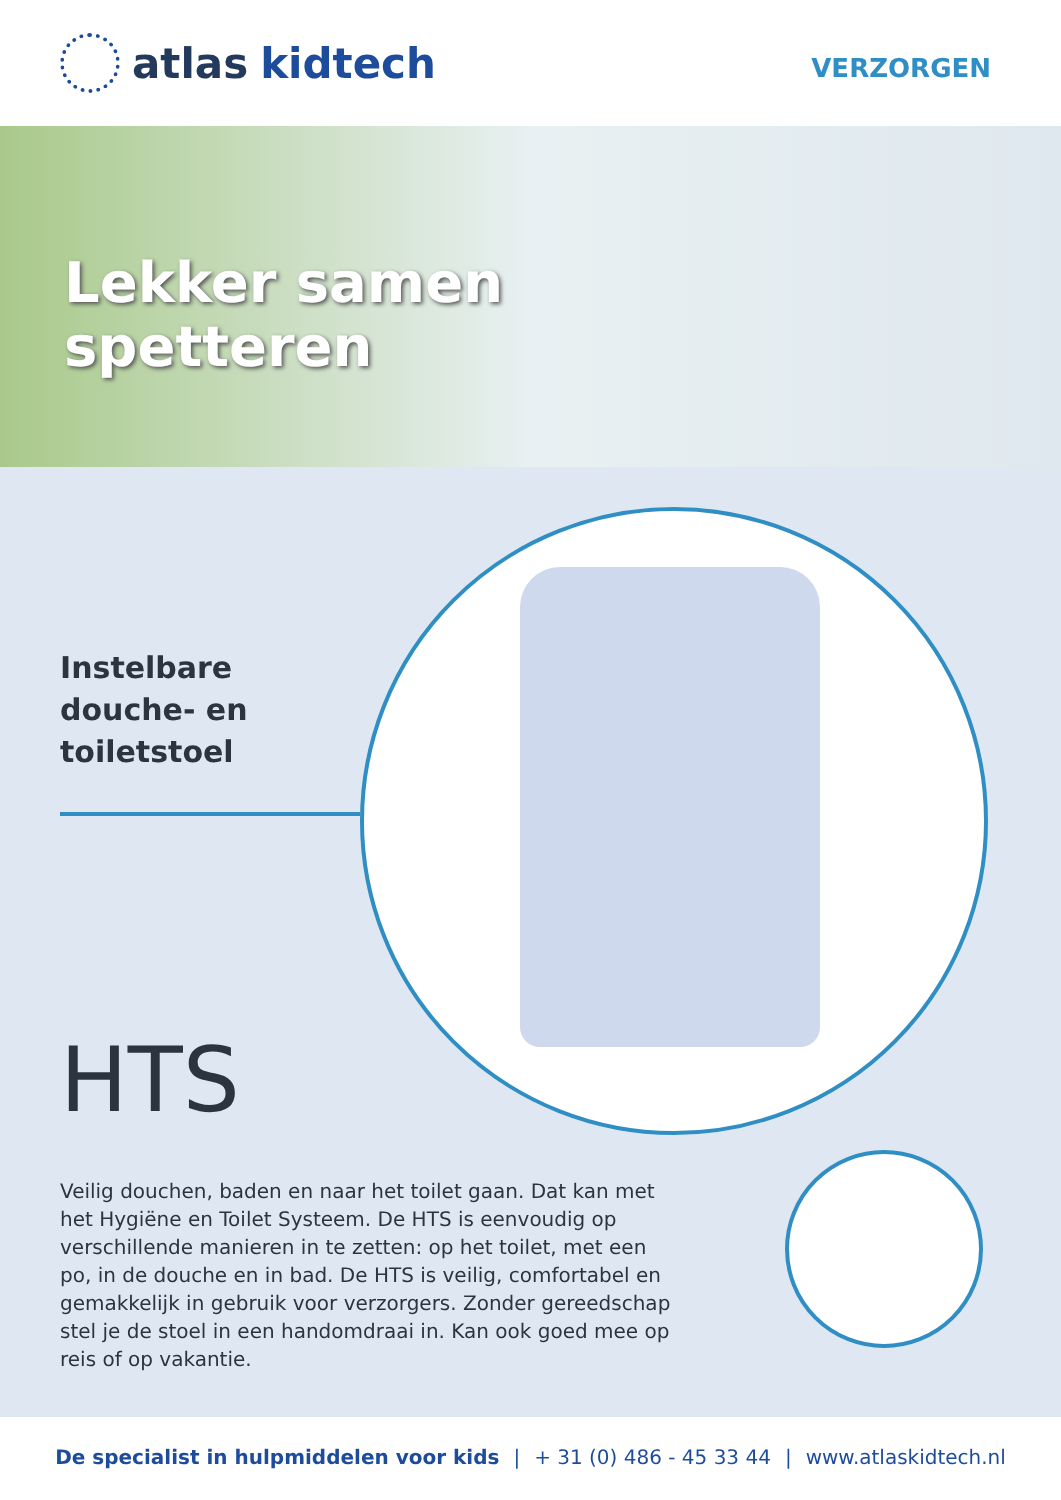atlas kidtech
VERZORGEN
Lekker samen
spetteren
Instelbare
douche- en
toiletstoel
HTS
Veilig douchen, baden en naar het toilet gaan. Dat kan met het Hygiëne en Toilet Systeem. De HTS is eenvoudig op verschillende manieren in te zetten: op het toilet, met een po, in de douche en in bad. De HTS is veilig, comfortabel en gemakkelijk in gebruik voor verzorgers. Zonder gereedschap stel je de stoel in een handomdraai in. Kan ook goed mee op reis of op vakantie.
De specialist in hulpmiddelen voor kids | + 31 (0) 486 - 45 33 44 | www.atlaskidtech.nl